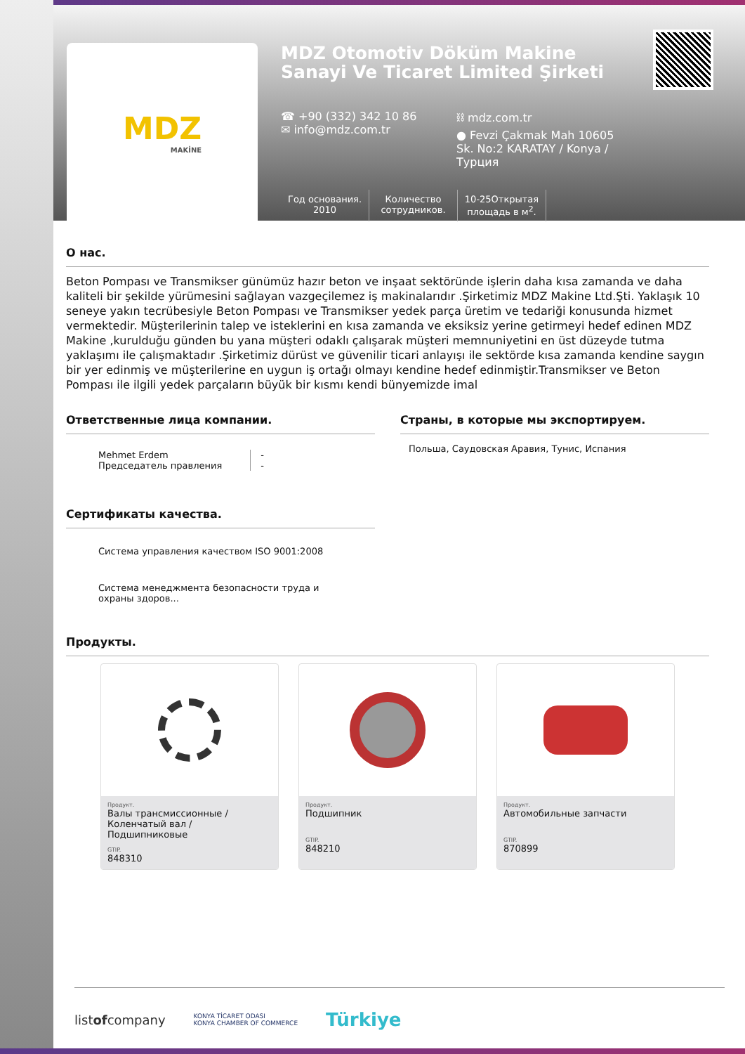MDZ
MAKİNE
MDZ Otomotiv Döküm Makine
Sanayi Ve Ticaret Limited Şirketi
☎ +90 (332) 342 10 86
✉ info@mdz.com.tr
⛓ mdz.com.tr
● Fevzi Çakmak Mah 10605 Sk. No:2 KARATAY / Konya / Турция
Год основания.
2010
Количество сотрудников.
10-25Открытая площадь в м<sup>2</sup>.
О нас.
Beton Pompası ve Transmikser günümüz hazır beton ve inşaat sektöründe işlerin daha kısa zamanda ve daha kaliteli bir şekilde yürümesini sağlayan vazgeçilemez iş makinalarıdır .Şirketimiz MDZ Makine Ltd.Şti. Yaklaşık 10 seneye yakın tecrübesiyle Beton Pompası ve Transmikser yedek parça üretim ve tedariği konusunda hizmet vermektedir. Müşterilerinin talep ve isteklerini en kısa zamanda ve eksiksiz yerine getirmeyi hedef edinen MDZ Makine ,kurulduğu günden bu yana müşteri odaklı çalışarak müşteri memnuniyetini en üst düzeyde tutma yaklaşımı ile çalışmaktadır .Şirketimiz dürüst ve güvenilir ticari anlayışı ile sektörde kısa zamanda kendine saygın bir yer edinmiş ve müşterilerine en uygun iş ortağı olmayı kendine hedef edinmiştir.Transmikser ve Beton Pompası ile ilgili yedek parçaların büyük bir kısmı kendi bünyemizde imal
Ответственные лица компании.
Mehmet Erdem
Председатель правления
-
-
Сертификаты качества.
Система управления качеством ISO 9001:2008
Система менеджмента безопасности труда и охраны здоров...
Страны, в которые мы экспортируем.
Польша, Саудовская Аравия, Тунис, Испания
Продукты.
Продукт.
Валы трансмиссионные / Коленчатый вал / Подшипниковые
GTIP.
848310
Продукт.
Подшипник
GTIP.
848210
Продукт.
Автомобильные запчасти
GTIP.
870899
listofcompany KONYA TİCARET ODASI
KONYA CHAMBER OF COMMERCE Türkiye